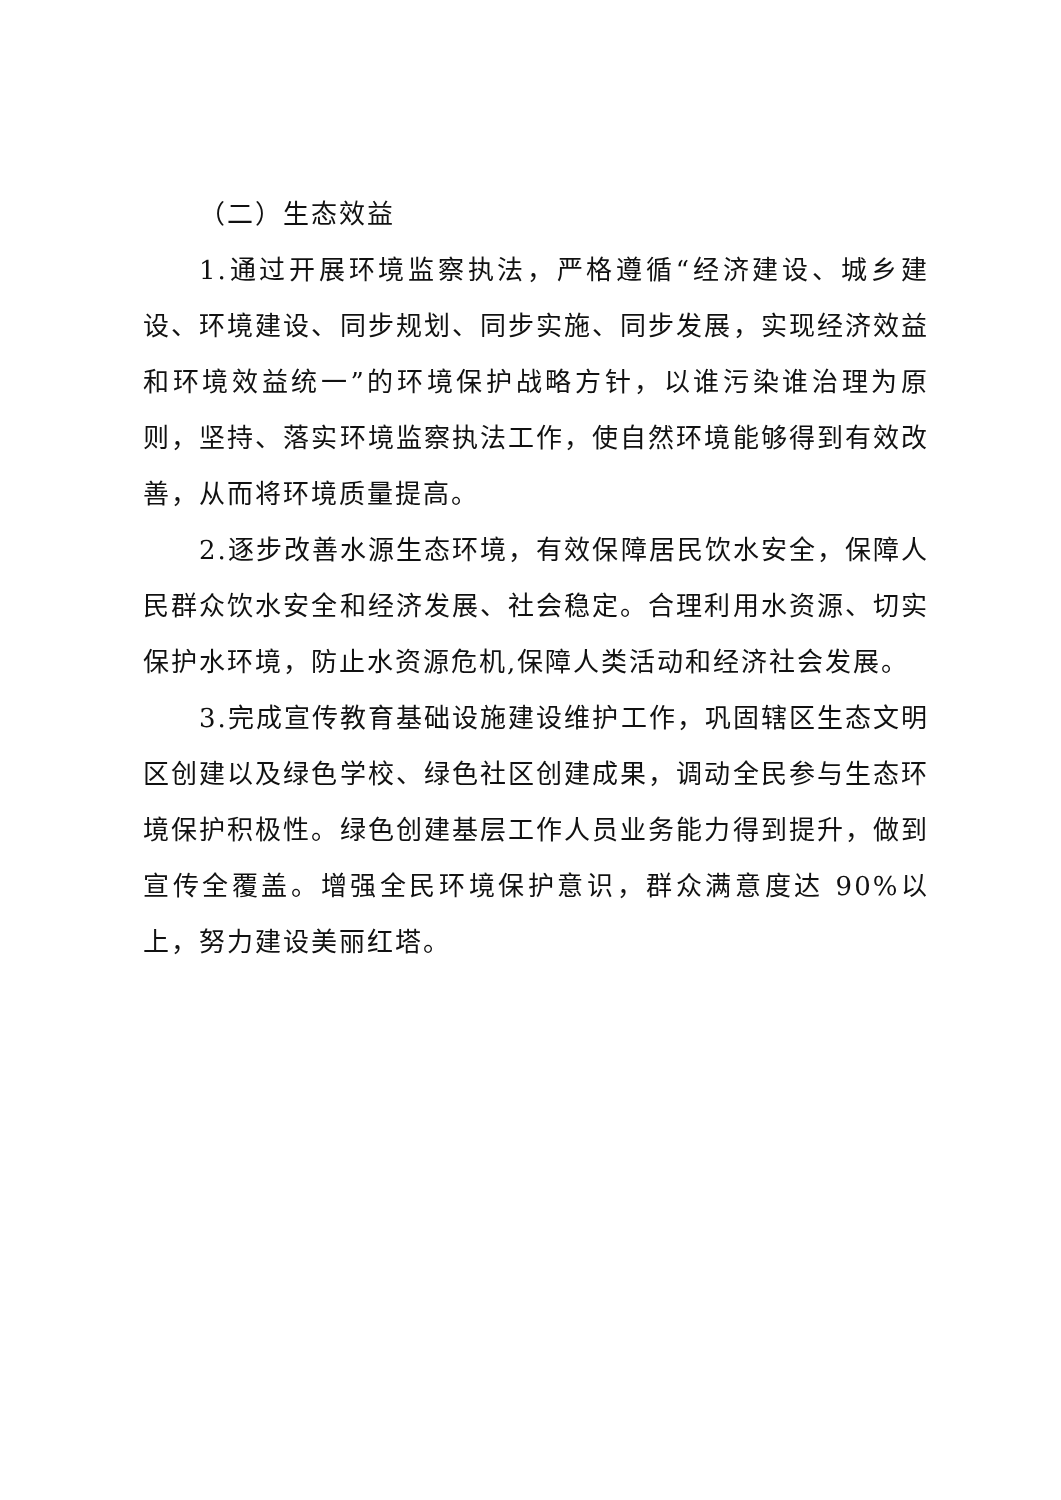（二）生态效益
1.通过开展环境监察执法，严格遵循“经济建设、城乡建设、环境建设、同步规划、同步实施、同步发展，实现经济效益和环境效益统一”的环境保护战略方针，以谁污染谁治理为原则，坚持、落实环境监察执法工作，使自然环境能够得到有效改善，从而将环境质量提高。
2.逐步改善水源生态环境，有效保障居民饮水安全，保障人民群众饮水安全和经济发展、社会稳定。合理利用水资源、切实保护水环境，防止水资源危机,保障人类活动和经济社会发展。
3.完成宣传教育基础设施建设维护工作，巩固辖区生态文明区创建以及绿色学校、绿色社区创建成果，调动全民参与生态环境保护积极性。绿色创建基层工作人员业务能力得到提升，做到宣传全覆盖。增强全民环境保护意识，群众满意度达 90%以上，努力建设美丽红塔。